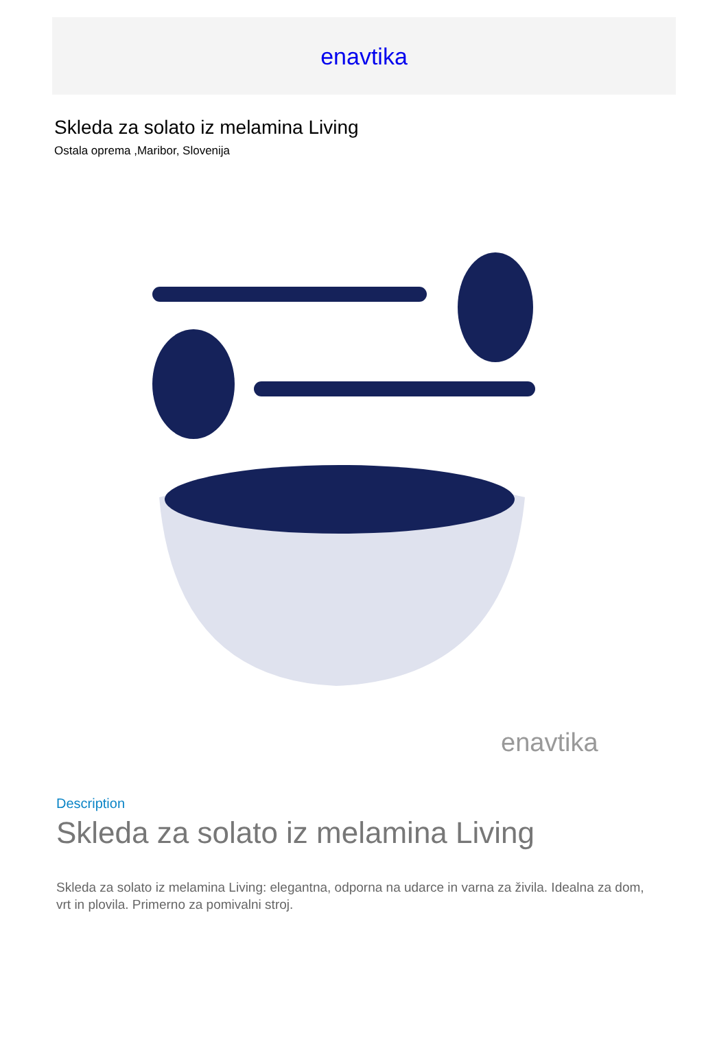enavtika
Skleda za solato iz melamina Living
Ostala oprema ,Maribor, Slovenija
enavtika
Description
Skleda za solato iz melamina Living
Skleda za solato iz melamina Living: elegantna, odporna na udarce in varna za živila. Idealna za dom, vrt in plovila. Primerno za pomivalni stroj.